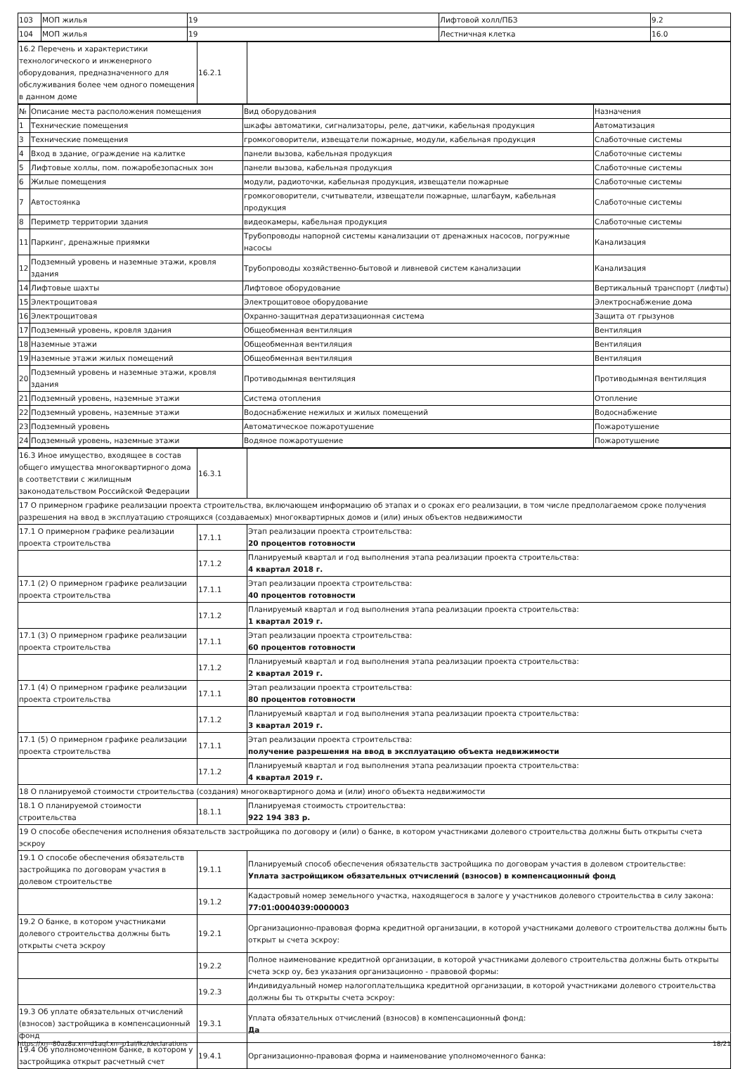| 103 | МОП жилья | 19 | Лифтовой холл/ПБЗ | 9.2 |
| 104 | МОП жилья | 19 | Лестничная клетка | 16.0 |
| 16.2 Перечень и характеристики технологического и инженерного оборудования, предназначенного для обслуживания более чем одного помещения в данном доме | 16.2.1 | |
| № | Описание места расположения помещения | Вид оборудования | Назначения |
| 1 | Технические помещения | шкафы автоматики, сигнализаторы, реле, датчики, кабельная продукция | Автоматизация |
| 3 | Технические помещения | громкоговорители, извещатели пожарные, модули, кабельная продукция | Слаботочные системы |
| 4 | Вход в здание, ограждение на калитке | панели вызова, кабельная продукция | Слаботочные системы |
| 5 | Лифтовые холлы, пом. пожаробезопасных зон | панели вызова, кабельная продукция | Слаботочные системы |
| 6 | Жилые помещения | модули, радиоточки, кабельная продукция, извещатели пожарные | Слаботочные системы |
| 7 | Автостоянка | громкоговорители, считыватели, извещатели пожарные, шлагбаум, кабельная продукция | Слаботочные системы |
| 8 | Периметр территории здания | видеокамеры, кабельная продукция | Слаботочные системы |
| 11 | Паркинг, дренажные приямки | Трубопроводы напорной системы канализации от дренажных насосов, погружные насосы | Канализация |
| 12 | Подземный уровень и наземные этажи, кровля здания | Трубопроводы хозяйственно-бытовой и ливневой систем канализации | Канализация |
| 14 | Лифтовые шахты | Лифтовое оборудование | Вертикальный транспорт (лифты) |
| 15 | Электрощитовая | Электрощитовое оборудование | Электроснабжение дома |
| 16 | Электрощитовая | Охранно-защитная дератизационная система | Защита от грызунов |
| 17 | Подземный уровень, кровля здания | Общеобменная вентиляция | Вентиляция |
| 18 | Наземные этажи | Общеобменная вентиляция | Вентиляция |
| 19 | Наземные этажи жилых помещений | Общеобменная вентиляция | Вентиляция |
| 20 | Подземный уровень и наземные этажи, кровля здания | Противодымная вентиляция | Противодымная вентиляция |
| 21 | Подземный уровень, наземные этажи | Система отопления | Отопление |
| 22 | Подземный уровень, наземные этажи | Водоснабжение нежилых и жилых помещений | Водоснабжение |
| 23 | Подземный уровень | Автоматическое пожаротушение | Пожаротушение |
| 24 | Подземный уровень, наземные этажи | Водяное пожаротушение | Пожаротушение |
| 16.3 Иное имущество, входящее в состав общего имущества многоквартирного дома в соответствии с жилищным законодательством Российской Федерации | 16.3.1 | |
| 17 О примерном графике реализации проекта строительства, включающем информацию об этапах и о сроках его реализации, в том числе предполагаемом сроке получения разрешения на ввод в эксплуатацию строящихся (создаваемых) многоквартирных домов и (или) иных объектов недвижимости | | |
| 17.1 О примерном графике реализации проекта строительства | 17.1.1 | Этап реализации проекта строительства: 20 процентов готовности |
| | 17.1.2 | Планируемый квартал и год выполнения этапа реализации проекта строительства: 4 квартал 2018 г. |
| 17.1 (2) О примерном графике реализации проекта строительства | 17.1.1 | Этап реализации проекта строительства: 40 процентов готовности |
| | 17.1.2 | Планируемый квартал и год выполнения этапа реализации проекта строительства: 1 квартал 2019 г. |
| 17.1 (3) О примерном графике реализации проекта строительства | 17.1.1 | Этап реализации проекта строительства: 60 процентов готовности |
| | 17.1.2 | Планируемый квартал и год выполнения этапа реализации проекта строительства: 2 квартал 2019 г. |
| 17.1 (4) О примерном графике реализации проекта строительства | 17.1.1 | Этап реализации проекта строительства: 80 процентов готовности |
| | 17.1.2 | Планируемый квартал и год выполнения этапа реализации проекта строительства: 3 квартал 2019 г. |
| 17.1 (5) О примерном графике реализации проекта строительства | 17.1.1 | Этап реализации проекта строительства: получение разрешения на ввод в эксплуатацию объекта недвижимости |
| | 17.1.2 | Планируемый квартал и год выполнения этапа реализации проекта строительства: 4 квартал 2019 г. |
| 18 О планируемой стоимости строительства (создания) многоквартирного дома и (или) иного объекта недвижимости | | |
| 18.1 О планируемой стоимости строительства | 18.1.1 | Планируемая стоимость строительства: 922 194 383 р. |
| 19 О способе обеспечения исполнения обязательств застройщика по договору и (или) о банке, в котором участниками долевого строительства должны быть открыты счета эскроу | | |
| 19.1 О способе обеспечения обязательств застройщика по договорам участия в долевом строительстве | 19.1.1 | Планируемый способ обеспечения обязательств застройщика по договорам участия в долевом строительстве: Уплата застройщиком обязательных отчислений (взносов) в компенсационный фонд |
| | 19.1.2 | Кадастровый номер земельного участка, находящегося в залоге у участников долевого строительства в силу закона: 77:01:0004039:0000003 |
| 19.2 О банке, в котором участниками долевого строительства должны быть открыты счета эскроу | 19.2.1 | Организационно-правовая форма кредитной организации, в которой участниками долевого строительства должны быть открыт ы счета эскроу: |
| | 19.2.2 | Полное наименование кредитной организации, в которой участниками долевого строительства должны быть открыты счета эскр оу, без указания организационно - правовой формы: |
| | 19.2.3 | Индивидуальный номер налогоплательщика кредитной организации, в которой участниками долевого строительства должны бы ть открыты счета эскроу: |
| 19.3 Об уплате обязательных отчислений (взносов) застройщика в компенсационный фонд | 19.3.1 | Уплата обязательных отчислений (взносов) в компенсационный фонд: Да |
| 19.4 Об уполномоченном банке, в котором у застройщика открыт расчетный счет | 19.4.1 | Организационно-правовая форма и наименование уполномоченного банка: |
https://xn--80az8a.xn--d1aqf.xn--p1ai/lkz/declarations 18/21